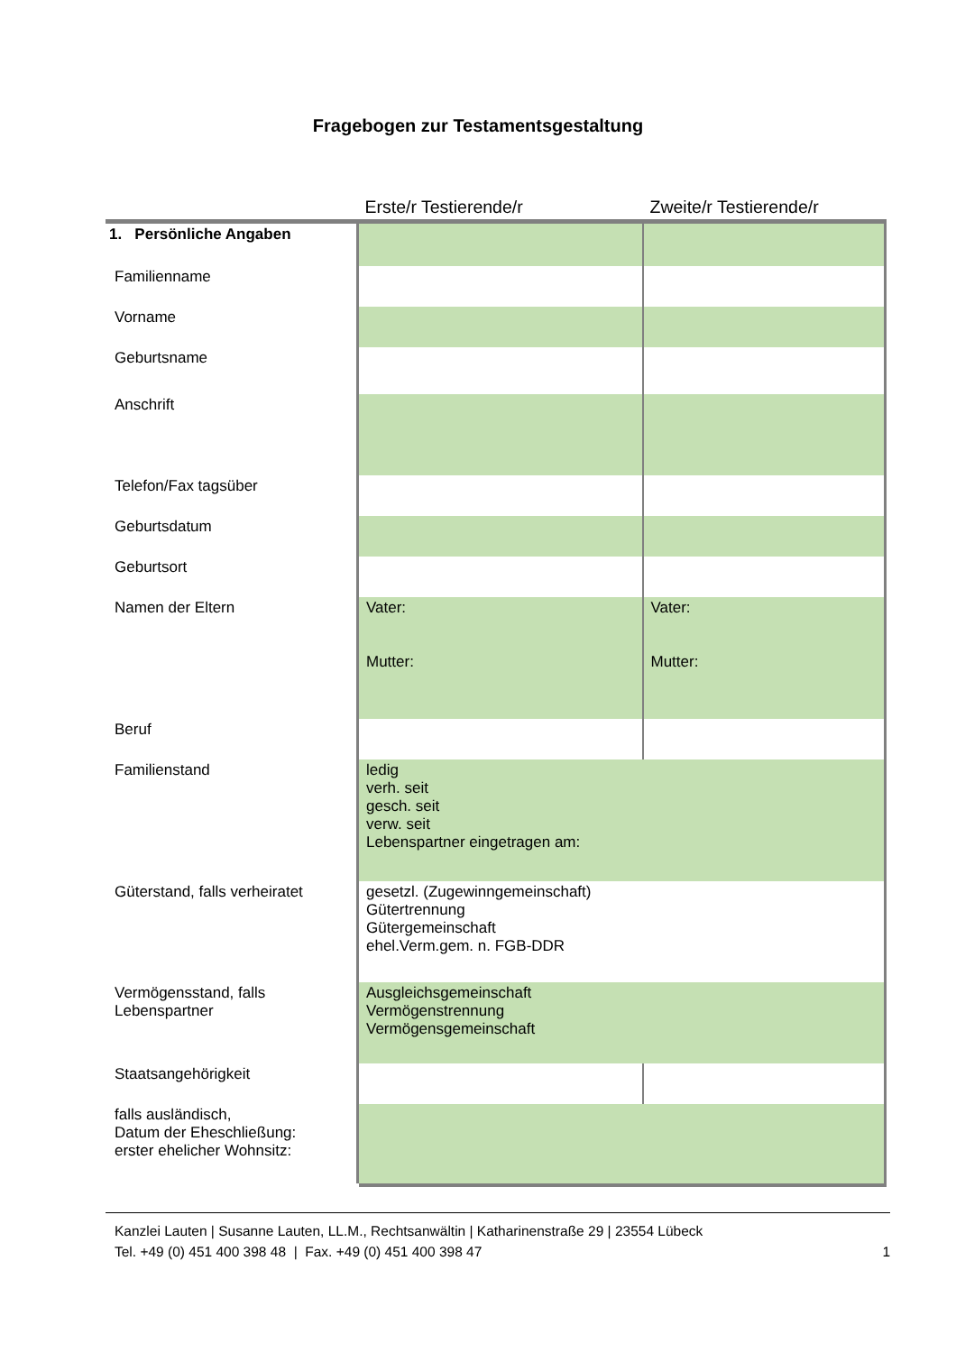Fragebogen zur Testamentsgestaltung
| | Erste/r Testierende/r | Zweite/r Testierende/r |
| 1. Persönliche Angaben | | |
| Familienname | | |
| Vorname | | |
| Geburtsname | | |
| Anschrift | | |
| Telefon/Fax tagsüber | | |
| Geburtsdatum | | |
| Geburtsort | | |
| Namen der Eltern | Vater: Mutter: | Vater: Mutter: |
| Beruf | | |
| Familienstand | ledig verh. seit gesch. seit verw. seit Lebenspartner eingetragen am: | |
| Güterstand, falls verheiratet | gesetzl. (Zugewinngemeinschaft) Gütertrennung Gütergemeinschaft ehel.Verm.gem. n. FGB-DDR | |
| Vermögensstand, falls Lebenspartner | Ausgleichsgemeinschaft Vermögenstrennung Vermögensgemeinschaft | |
| Staatsangehörigkeit | | |
| falls ausländisch, Datum der Eheschließung: erster ehelicher Wohnsitz: | | |
Kanzlei Lauten | Susanne Lauten, LL.M., Rechtsanwältin | Katharinenstraße 29 | 23554 Lübeck
Tel. +49 (0) 451 400 398 48 | Fax. +49 (0) 451 400 398 47 1